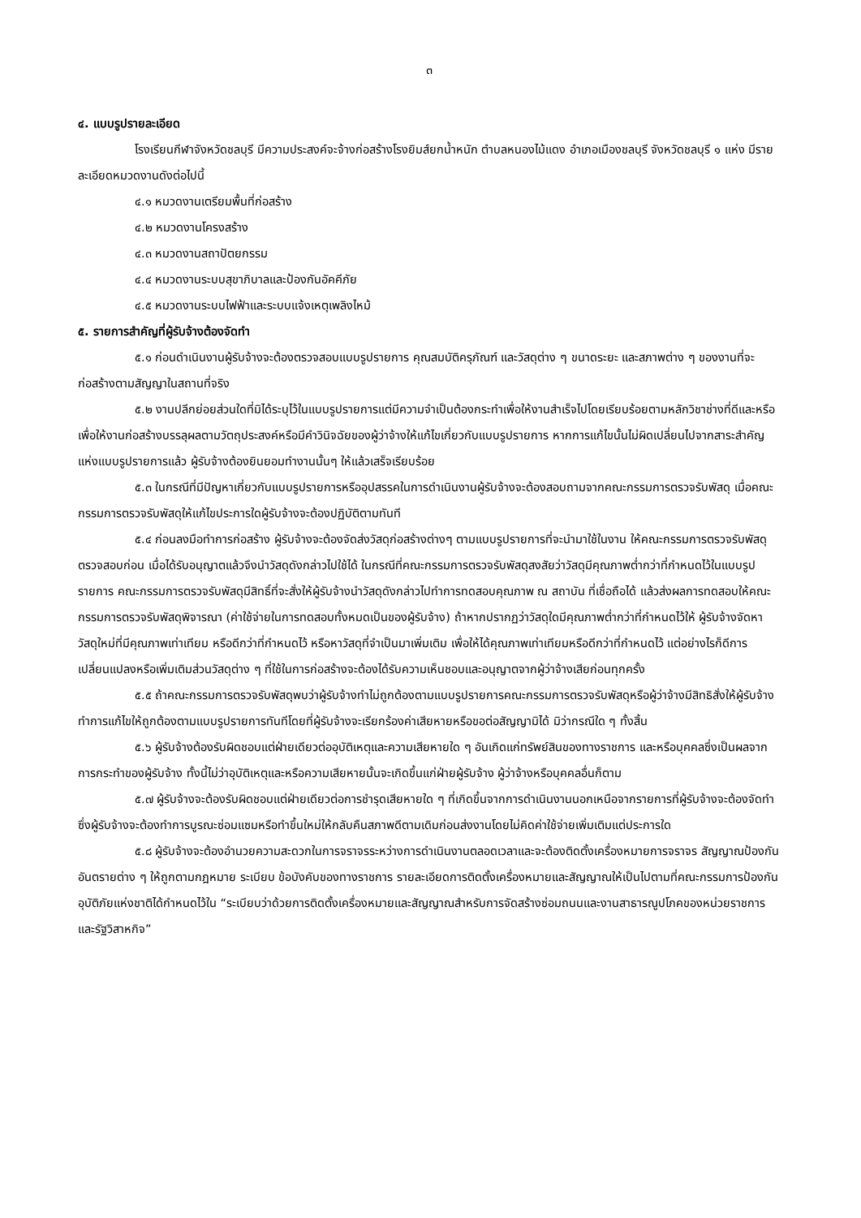๓
๔. แบบรูปรายละเอียด
โรงเรียนกีฬาจังหวัดชลบุรี มีความประสงค์จะจ้างก่อสร้างโรงยิมส์ยกน้ำหนัก ตำบลหนองไม้แดง อำเภอเมืองชลบุรี จังหวัดชลบุรี ๑ แห่ง มีรายละเอียดหมวดงานดังต่อไปนี้
๔.๑ หมวดงานเตรียมพื้นที่ก่อสร้าง
๔.๒ หมวดงานโครงสร้าง
๔.๓ หมวดงานสถาปัตยกรรม
๔.๔ หมวดงานระบบสุขาภิบาลและป้องกันอัคคีภัย
๔.๕ หมวดงานระบบไฟฟ้าและระบบแจ้งเหตุเพลิงไหม้
๕. รายการสำคัญที่ผู้รับจ้างต้องจัดทำ
๕.๑ ก่อนดำเนินงานผู้รับจ้างจะต้องตรวจสอบแบบรูปรายการ คุณสมบัติครุภัณฑ์ และวัสดุต่าง ๆ ขนาดระยะ และสภาพต่าง ๆ ของงานที่จะก่อสร้างตามสัญญาในสถานที่จริง
๕.๒ งานปลีกย่อยส่วนใดที่มิได้ระบุไว้ในแบบรูปรายการแต่มีความจำเป็นต้องกระทำเพื่อให้งานสำเร็จไปโดยเรียบร้อยตามหลักวิชาช่างที่ดีและหรือเพื่อให้งานก่อสร้างบรรลุผลตามวัตถุประสงค์หรือมีคำวินิจฉัยของผู้ว่าจ้างให้แก้ไขเกี่ยวกับแบบรูปรายการ หากการแก้ไขนั้นไม่ผิดเปลี่ยนไปจากสาระสำคัญแห่งแบบรูปรายการแล้ว ผู้รับจ้างต้องยินยอมทำงานนั้นๆ ให้แล้วเสร็จเรียบร้อย
๕.๓ ในกรณีที่มีปัญหาเกี่ยวกับแบบรูปรายการหรืออุปสรรคในการดำเนินงานผู้รับจ้างจะต้องสอบถามจากคณะกรรมการตรวจรับพัสดุ เมื่อคณะกรรมการตรวจรับพัสดุให้แก้ไขประการใดผู้รับจ้างจะต้องปฏิบัติตามทันที
๕.๔ ก่อนลงมือทำการก่อสร้าง ผู้รับจ้างจะต้องจัดส่งวัสดุก่อสร้างต่างๆ ตามแบบรูปรายการที่จะนำมาใช้ในงาน ให้คณะกรรมการตรวจรับพัสดุตรวจสอบก่อน เมื่อได้รับอนุญาตแล้วจึงนำวัสดุดังกล่าวไปใช้ได้ ในกรณีที่คณะกรรมการตรวจรับพัสดุสงสัยว่าวัสดุมีคุณภาพต่ำกว่าที่กำหนดไว้ในแบบรูปรายการ คณะกรรมการตรวจรับพัสดุมีสิทธิ์ที่จะสั่งให้ผู้รับจ้างนำวัสดุดังกล่าวไปทำการทดสอบคุณภาพ ณ สถาบัน ที่เชื่อถือได้ แล้วส่งผลการทดสอบให้คณะกรรมการตรวจรับพัสดุพิจารณา (ค่าใช้จ่ายในการทดสอบทั้งหมดเป็นของผู้รับจ้าง) ถ้าหากปรากฏว่าวัสดุใดมีคุณภาพต่ำกว่าที่กำหนดไว้ให้ ผู้รับจ้างจัดหาวัสดุใหม่ที่มีคุณภาพเท่าเทียม หรือดีกว่าที่กำหนดไว้ หรือหาวัสดุที่จำเป็นมาเพิ่มเติม เพื่อให้ได้คุณภาพเท่าเทียมหรือดีกว่าที่กำหนดไว้ แต่อย่างไรก็ดีการเปลี่ยนแปลงหรือเพิ่มเติมส่วนวัสดุต่าง ๆ ที่ใช้ในการก่อสร้างจะต้องได้รับความเห็นชอบและอนุญาตจากผู้ว่าจ้างเสียก่อนทุกครั้ง
๕.๕ ถ้าคณะกรรมการตรวจรับพัสดุพบว่าผู้รับจ้างทำไม่ถูกต้องตามแบบรูปรายการคณะกรรมการตรวจรับพัสดุหรือผู้ว่าจ้างมีสิทธิสั่งให้ผู้รับจ้างทำการแก้ไขให้ถูกต้องตามแบบรูปรายการทันทีโดยที่ผู้รับจ้างจะเรียกร้องค่าเสียหายหรือขอต่อสัญญามิได้ มิว่ากรณีใด ๆ ทั้งสิ้น
๕.๖ ผู้รับจ้างต้องรับผิดชอบแต่ฝ่ายเดียวต่ออุบัติเหตุและความเสียหายใด ๆ อันเกิดแก่ทรัพย์สินของทางราชการ และหรือบุคคลซึ่งเป็นผลจากการกระทำของผู้รับจ้าง ทั้งนี้ไม่ว่าอุบัติเหตุและหรือความเสียหายนั้นจะเกิดขึ้นแก่ฝ่ายผู้รับจ้าง ผู้ว่าจ้างหรือบุคคลอื่นก็ตาม
๕.๗ ผู้รับจ้างจะต้องรับผิดชอบแต่ฝ่ายเดียวต่อการชำรุดเสียหายใด ๆ ที่เกิดขึ้นจากการดำเนินงานนอกเหนือจากรายการที่ผู้รับจ้างจะต้องจัดทำซึ่งผู้รับจ้างจะต้องทำการบูรณะซ่อมแซมหรือทำขึ้นใหม่ให้กลับคืนสภาพดีตามเดิมก่อนส่งงานโดยไม่คิดค่าใช้จ่ายเพิ่มเติมแต่ประการใด
๕.๘ ผู้รับจ้างจะต้องอำนวยความสะดวกในการจราจรระหว่างการดำเนินงานตลอดเวลาและจะต้องติดตั้งเครื่องหมายการจราจร สัญญาณป้องกันอันตรายต่าง ๆ ให้ถูกตามกฎหมาย ระเบียบ ข้อบังคับของทางราชการ รายละเอียดการติดตั้งเครื่องหมายและสัญญาณให้เป็นไปตามที่คณะกรรมการป้องกันอุบัติภัยแห่งชาติได้กำหนดไว้ใน “ระเบียบว่าด้วยการติดตั้งเครื่องหมายและสัญญาณสำหรับการจัดสร้างซ่อมถนนและงานสาธารณูปโภคของหน่วยราชการและรัฐวิสาหกิจ”